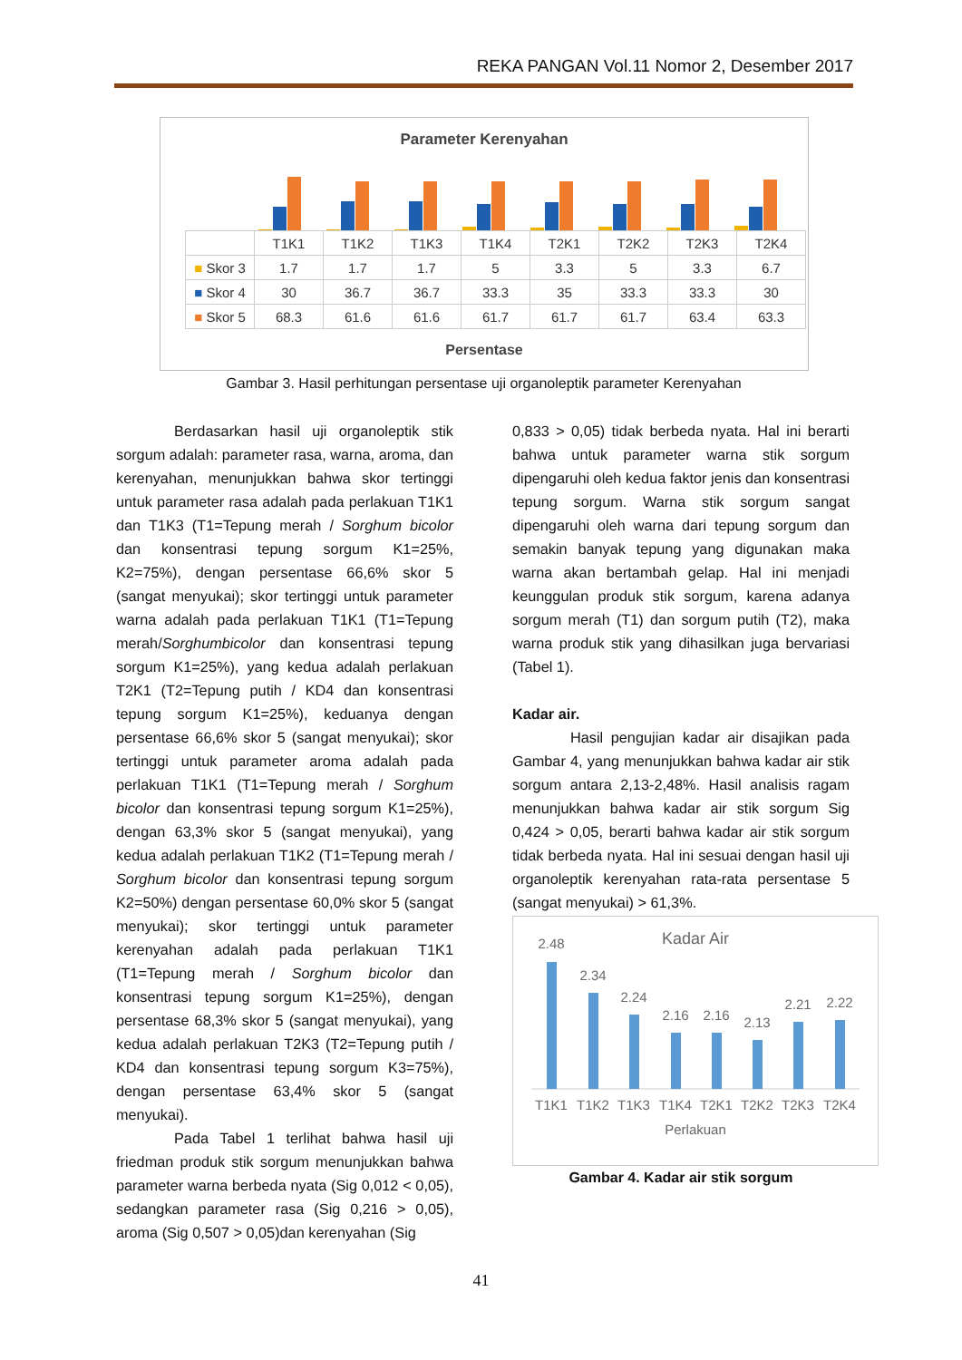REKA PANGAN Vol.11 Nomor 2, Desember 2017
Parameter Kerenyahan
| | T1K1 | T1K2 | T1K3 | T1K4 | T2K1 | T2K2 | T2K3 | T2K4 |
| --- | --- | --- | --- | --- | --- | --- | --- | --- |
| ■ Skor 3 | 1.7 | 1.7 | 1.7 | 5 | 3.3 | 5 | 3.3 | 6.7 |
| ■ Skor 4 | 30 | 36.7 | 36.7 | 33.3 | 35 | 33.3 | 33.3 | 30 |
| ■ Skor 5 | 68.3 | 61.6 | 61.6 | 61.7 | 61.7 | 61.7 | 63.4 | 63.3 |
Persentase
Gambar 3. Hasil perhitungan persentase uji organoleptik parameter Kerenyahan
Berdasarkan hasil uji organoleptik stik sorgum adalah: parameter rasa, warna, aroma, dan kerenyahan, menunjukkan bahwa skor tertinggi untuk parameter rasa adalah pada perlakuan T1K1 dan T1K3 (T1=Tepung merah / Sorghum bicolor dan konsentrasi tepung sorgum K1=25%, K2=75%), dengan persentase 66,6% skor 5 (sangat menyukai); skor tertinggi untuk parameter warna adalah pada perlakuan T1K1 (T1=Tepung merah/Sorghumbicolor dan konsentrasi tepung sorgum K1=25%), yang kedua adalah perlakuan T2K1 (T2=Tepung putih / KD4 dan konsentrasi tepung sorgum K1=25%), keduanya dengan persentase 66,6% skor 5 (sangat menyukai); skor tertinggi untuk parameter aroma adalah pada perlakuan T1K1 (T1=Tepung merah / Sorghum bicolor dan konsentrasi tepung sorgum K1=25%), dengan 63,3% skor 5 (sangat menyukai), yang kedua adalah perlakuan T1K2 (T1=Tepung merah / Sorghum bicolor dan konsentrasi tepung sorgum K2=50%) dengan persentase 60,0% skor 5 (sangat menyukai); skor tertinggi untuk parameter kerenyahan adalah pada perlakuan T1K1 (T1=Tepung merah / Sorghum bicolor dan konsentrasi tepung sorgum K1=25%), dengan persentase 68,3% skor 5 (sangat menyukai), yang kedua adalah perlakuan T2K3 (T2=Tepung putih / KD4 dan konsentrasi tepung sorgum K3=75%), dengan persentase 63,4% skor 5 (sangat menyukai).
Pada Tabel 1 terlihat bahwa hasil uji friedman produk stik sorgum menunjukkan bahwa parameter warna berbeda nyata (Sig 0,012 < 0,05), sedangkan parameter rasa (Sig 0,216 > 0,05), aroma (Sig 0,507 > 0,05)dan kerenyahan (Sig
0,833 > 0,05) tidak berbeda nyata. Hal ini berarti bahwa untuk parameter warna stik sorgum dipengaruhi oleh kedua faktor jenis dan konsentrasi tepung sorgum. Warna stik sorgum sangat dipengaruhi oleh warna dari tepung sorgum dan semakin banyak tepung yang digunakan maka warna akan bertambah gelap. Hal ini menjadi keunggulan produk stik sorgum, karena adanya sorgum merah (T1) dan sorgum putih (T2), maka warna produk stik yang dihasilkan juga bervariasi (Tabel 1).
Kadar air.
Hasil pengujian kadar air disajikan pada Gambar 4, yang menunjukkan bahwa kadar air stik sorgum antara 2,13-2,48%. Hasil analisis ragam menunjukkan bahwa kadar air stik sorgum Sig 0,424 > 0,05, berarti bahwa kadar air stik sorgum tidak berbeda nyata. Hal ini sesuai dengan hasil uji organoleptik kerenyahan rata-rata persentase 5 (sangat menyukai) > 61,3%.
Kadar Air
2.48
2.34
2.24
2.16
2.16
2.13
2.21
2.22
T1K1
T1K2
T1K3
T1K4
T2K1
T2K2
T2K3
T2K4
Perlakuan
Gambar 4. Kadar air stik sorgum
41